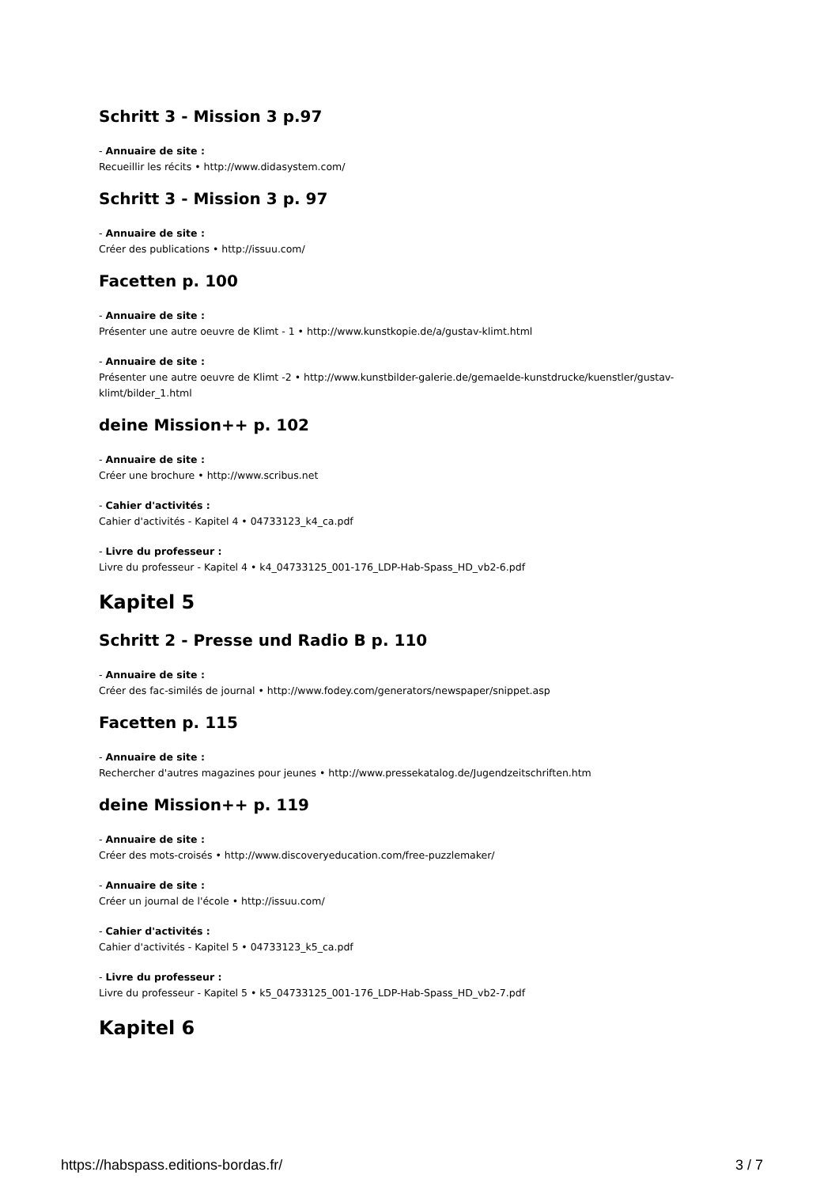Schritt 3 - Mission 3 p.97
- Annuaire de site :
Recueillir les récits • http://www.didasystem.com/
Schritt 3 - Mission 3 p. 97
- Annuaire de site :
Créer des publications • http://issuu.com/
Facetten p. 100
- Annuaire de site :
Présenter une autre oeuvre de Klimt - 1 • http://www.kunstkopie.de/a/gustav-klimt.html
- Annuaire de site :
Présenter une autre oeuvre de Klimt -2 • http://www.kunstbilder-galerie.de/gemaelde-kunstdrucke/kuenstler/gustav-klimt/bilder_1.html
deine Mission++ p. 102
- Annuaire de site :
Créer une brochure • http://www.scribus.net
- Cahier d'activités :
Cahier d'activités - Kapitel 4 • 04733123_k4_ca.pdf
- Livre du professeur :
Livre du professeur - Kapitel 4 • k4_04733125_001-176_LDP-Hab-Spass_HD_vb2-6.pdf
Kapitel 5
Schritt 2 - Presse und Radio B p. 110
- Annuaire de site :
Créer des fac-similés de journal • http://www.fodey.com/generators/newspaper/snippet.asp
Facetten p. 115
- Annuaire de site :
Rechercher d'autres magazines pour jeunes • http://www.pressekatalog.de/Jugendzeitschriften.htm
deine Mission++ p. 119
- Annuaire de site :
Créer des mots-croisés • http://www.discoveryeducation.com/free-puzzlemaker/
- Annuaire de site :
Créer un journal de l'école • http://issuu.com/
- Cahier d'activités :
Cahier d'activités - Kapitel 5 • 04733123_k5_ca.pdf
- Livre du professeur :
Livre du professeur - Kapitel 5 • k5_04733125_001-176_LDP-Hab-Spass_HD_vb2-7.pdf
Kapitel 6
https://habspass.editions-bordas.fr/ 3 / 7